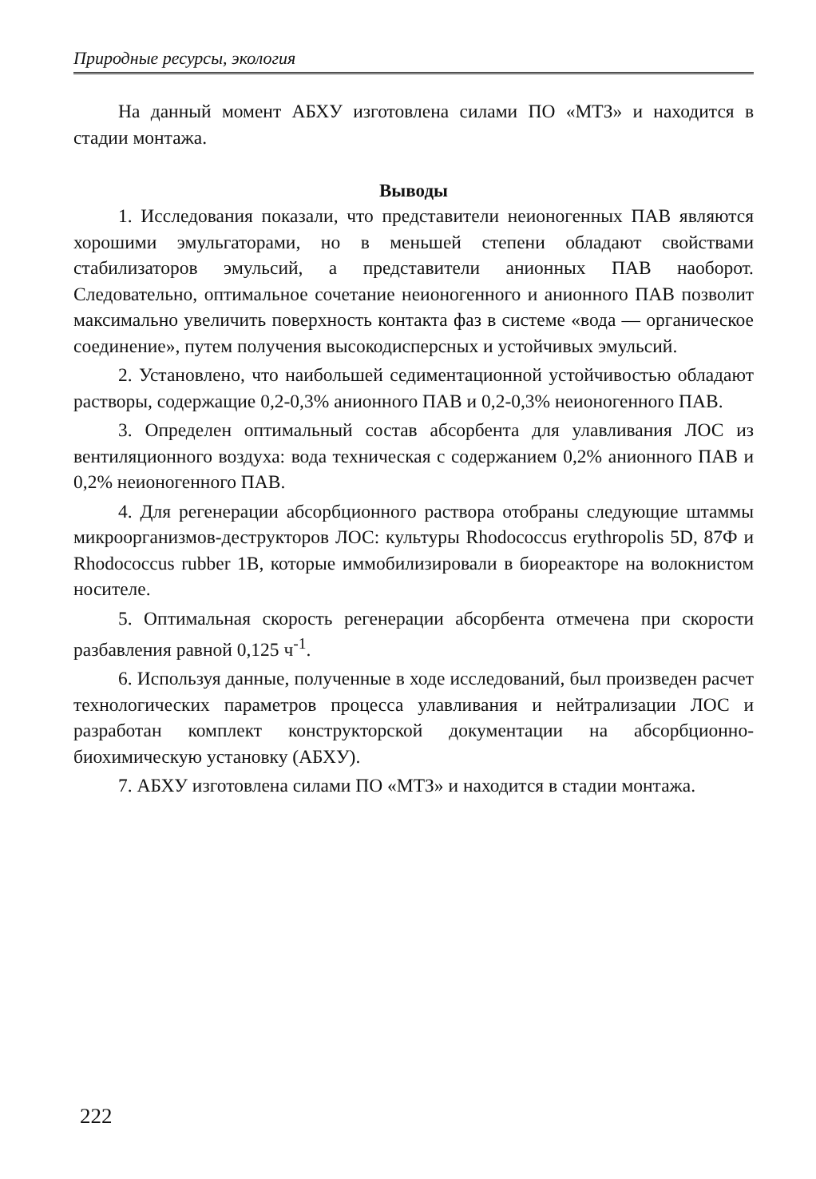Природные ресурсы, экология
На данный момент АБХУ изготовлена силами ПО «МТЗ» и находится в стадии монтажа.
Выводы
1. Исследования показали, что представители неионогенных ПАВ являются хорошими эмульгаторами, но в меньшей степени обладают свойствами стабилизаторов эмульсий, а представители анионных ПАВ наоборот. Следовательно, оптимальное сочетание неионогенного и анионного ПАВ позволит максимально увеличить поверхность контакта фаз в системе «вода — органическое соединение», путем получения высокодисперсных и устойчивых эмульсий.
2. Установлено, что наибольшей седиментационной устойчивостью обладают растворы, содержащие 0,2-0,3% анионного ПАВ и 0,2-0,3% неионогенного ПАВ.
3. Определен оптимальный состав абсорбента для улавливания ЛОС из вентиляционного воздуха: вода техническая с содержанием 0,2% анионного ПАВ и 0,2% неионогенного ПАВ.
4. Для регенерации абсорбционного раствора отобраны следующие штаммы микроорганизмов-деструкторов ЛОС: культуры Rhodococcus erythropolis 5D, 87Ф и Rhodococcus rubber 1В, которые иммобилизировали в биореакторе на волокнистом носителе.
5. Оптимальная скорость регенерации абсорбента отмечена при скорости разбавления равной 0,125 ч<sup>-1</sup>.
6. Используя данные, полученные в ходе исследований, был произведен расчет технологических параметров процесса улавливания и нейтрализации ЛОС и разработан комплект конструкторской документации на абсорбционно-биохимическую установку (АБХУ).
7. АБХУ изготовлена силами ПО «МТЗ» и находится в стадии монтажа.
222